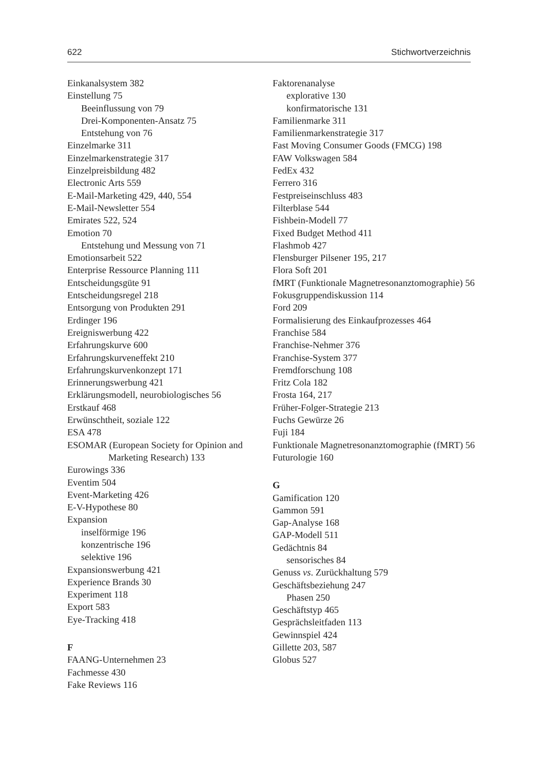622 Stichwortverzeichnis
Einkanalsystem 382
Einstellung 75
Beeinflussung von 79
Drei-Komponenten-Ansatz 75
Entstehung von 76
Einzelmarke 311
Einzelmarkenstrategie 317
Einzelpreisbildung 482
Electronic Arts 559
E-Mail-Marketing 429, 440, 554
E-Mail-Newsletter 554
Emirates 522, 524
Emotion 70
Entstehung und Messung von 71
Emotionsarbeit 522
Enterprise Ressource Planning 111
Entscheidungsgüte 91
Entscheidungsregel 218
Entsorgung von Produkten 291
Erdinger 196
Ereigniswerbung 422
Erfahrungskurve 600
Erfahrungskurveneffekt 210
Erfahrungskurvenkonzept 171
Erinnerungswerbung 421
Erklärungsmodell, neurobiologisches 56
Erstkauf 468
Erwünschtheit, soziale 122
ESA 478
ESOMAR (European Society for Opinion and Marketing Research) 133
Eurowings 336
Eventim 504
Event-Marketing 426
E-V-Hypothese 80
Expansion
inselförmige 196
konzentrische 196
selektive 196
Expansionswerbung 421
Experience Brands 30
Experiment 118
Export 583
Eye-Tracking 418
F
FAANG-Unternehmen 23
Fachmesse 430
Fake Reviews 116
Faktorenanalyse
explorative 130
konfirmatorische 131
Familienmarke 311
Familienmarkenstrategie 317
Fast Moving Consumer Goods (FMCG) 198
FAW Volkswagen 584
FedEx 432
Ferrero 316
Festpreiseinschluss 483
Filterblase 544
Fishbein-Modell 77
Fixed Budget Method 411
Flashmob 427
Flensburger Pilsener 195, 217
Flora Soft 201
fMRT (Funktionale Magnetresonanztomographie) 56
Fokusgruppendiskussion 114
Ford 209
Formalisierung des Einkaufprozesses 464
Franchise 584
Franchise-Nehmer 376
Franchise-System 377
Fremdforschung 108
Fritz Cola 182
Frosta 164, 217
Früher-Folger-Strategie 213
Fuchs Gewürze 26
Fuji 184
Funktionale Magnetresonanztomographie (fMRT) 56
Futurologie 160
G
Gamification 120
Gammon 591
Gap-Analyse 168
GAP-Modell 511
Gedächtnis 84
sensorisches 84
Genuss vs. Zurückhaltung 579
Geschäftsbeziehung 247
Phasen 250
Geschäftstyp 465
Gesprächsleitfaden 113
Gewinnspiel 424
Gillette 203, 587
Globus 527